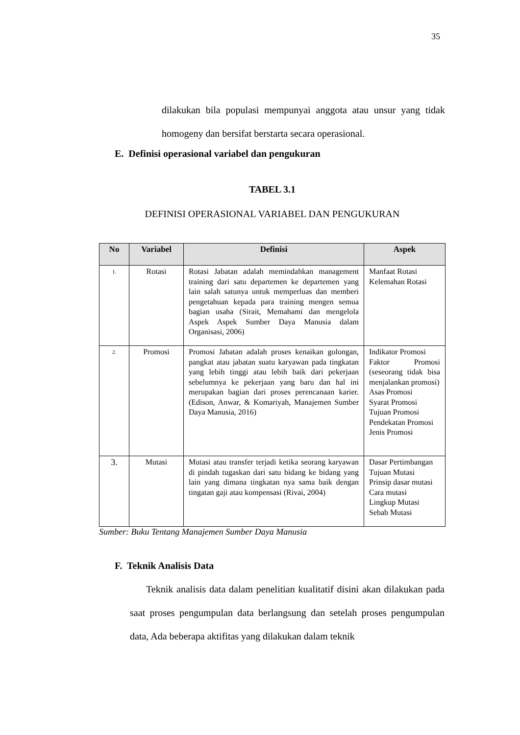35
dilakukan bila populasi mempunyai anggota atau unsur yang tidak homogeny dan bersifat berstarta secara operasional.
E. Definisi operasional variabel dan pengukuran
TABEL 3.1
DEFINISI OPERASIONAL VARIABEL DAN PENGUKURAN
| No | Variabel | Definisi | Aspek |
| --- | --- | --- | --- |
| 1. | Rotasi | Rotasi Jabatan adalah memindahkan management training dari satu departemen ke departemen yang lain salah satunya untuk memperluas dan memberi pengetahuan kepada para training mengen semua bagian usaha (Sirait, Memahami dan mengelola Aspek Aspek Sumber Daya Manusia dalam Organisasi, 2006) | Manfaat Rotasi Kelemahan Rotasi |
| 2. | Promosi | Promosi Jabatan adalah proses kenaikan golongan, pangkat atau jabatan suatu karyawan pada tingkatan yang lebih tinggi atau lebih baik dari pekerjaan sebelumnya ke pekerjaan yang baru dan hal ini merupakan bagian dari proses perencanaan karier. (Edison, Anwar, & Komariyah, Manajemen Sumber Daya Manusia, 2016) | Indikator Promosi Faktor Promosi (seseorang tidak bisa menjalankan promosi) Asas Promosi Syarat Promosi Tujuan Promosi Pendekatan Promosi Jenis Promosi |
| 3. | Mutasi | Mutasi atau transfer terjadi ketika seorang karyawan di pindah tugaskan dari satu bidang ke bidang yang lain yang dimana tingkatan nya sama baik dengan tingatan gaji atau kompensasi (Rivai, 2004) | Dasar Pertimbangan Tujuan Mutasi Prinsip dasar mutasi Cara mutasi Lingkup Mutasi Sebab Mutasi |
Sumber: Buku Tentang Manajemen Sumber Daya Manusia
F. Teknik Analisis Data
Teknik analisis data dalam penelitian kualitatif disini akan dilakukan pada saat proses pengumpulan data berlangsung dan setelah proses pengumpulan data, Ada beberapa aktifitas yang dilakukan dalam teknik